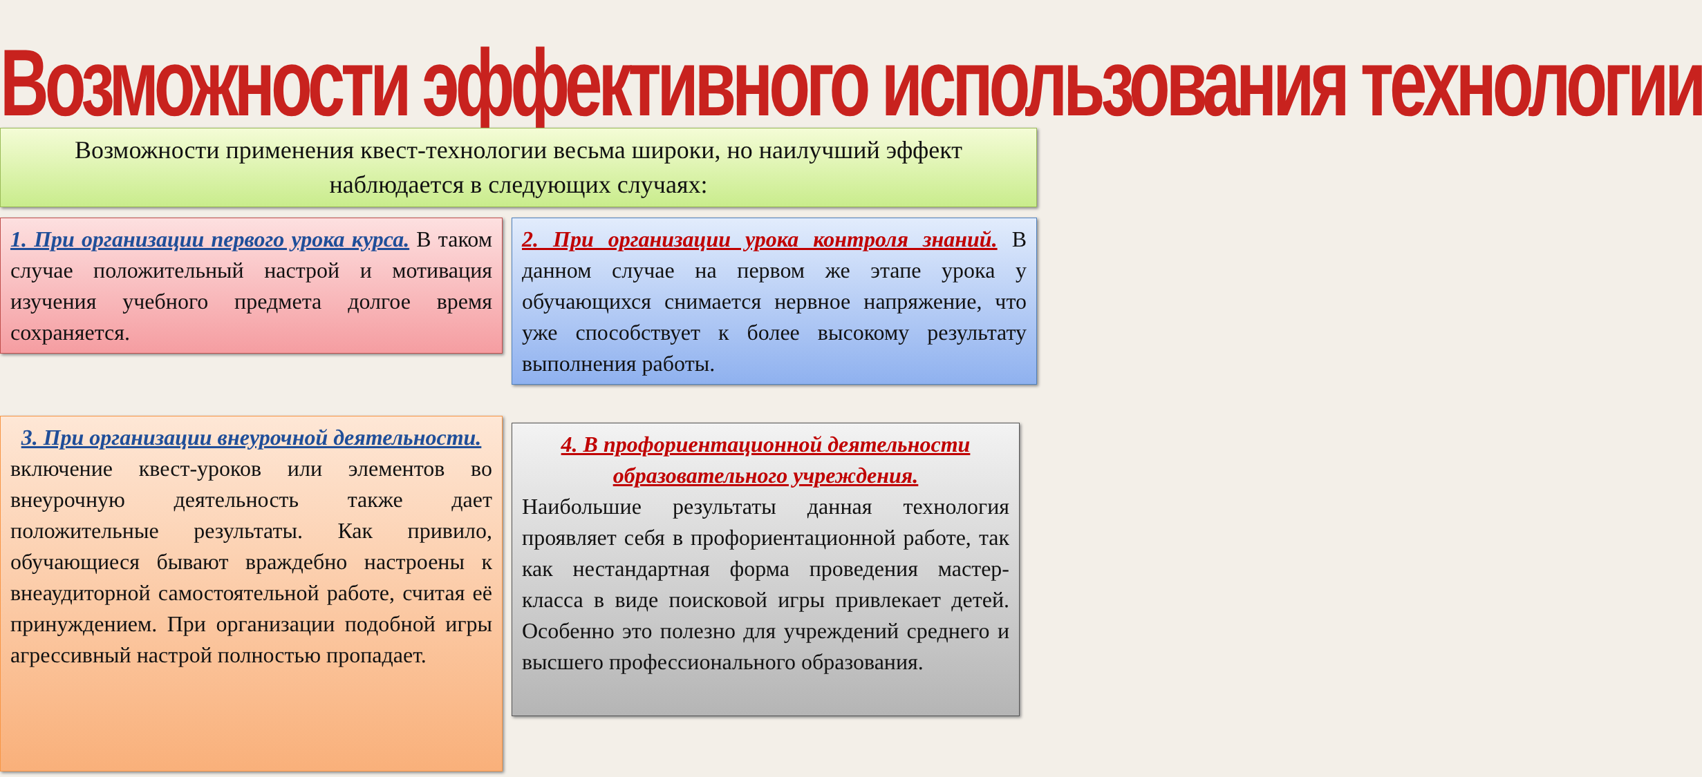Возможности эффективного использования технологии
Возможности применения квест-технологии весьма широки, но наилучший эффект наблюдается в следующих случаях:
1. При организации первого урока курса. В таком случае положительный настрой и мотивация изучения учебного предмета долгое время сохраняется.
2. При организации урока контроля знаний. В данном случае на первом же этапе урока у обучающихся снимается нервное напряжение, что уже способствует к более высокому результату выполнения работы.
3. При организации внеурочной деятельности.
включение квест-уроков или элементов во внеурочную деятельность также дает положительные результаты. Как привило, обучающиеся бывают враждебно настроены к внеаудиторной самостоятельной работе, считая её принуждением. При организации подобной игры агрессивный настрой полностью пропадает.
4. В профориентационной деятельности образовательного учреждения.
Наибольшие результаты данная технология проявляет себя в профориентационной работе, так как нестандартная форма проведения мастер-класса в виде поисковой игры привлекает детей. Особенно это полезно для учреждений среднего и высшего профессионального образования.